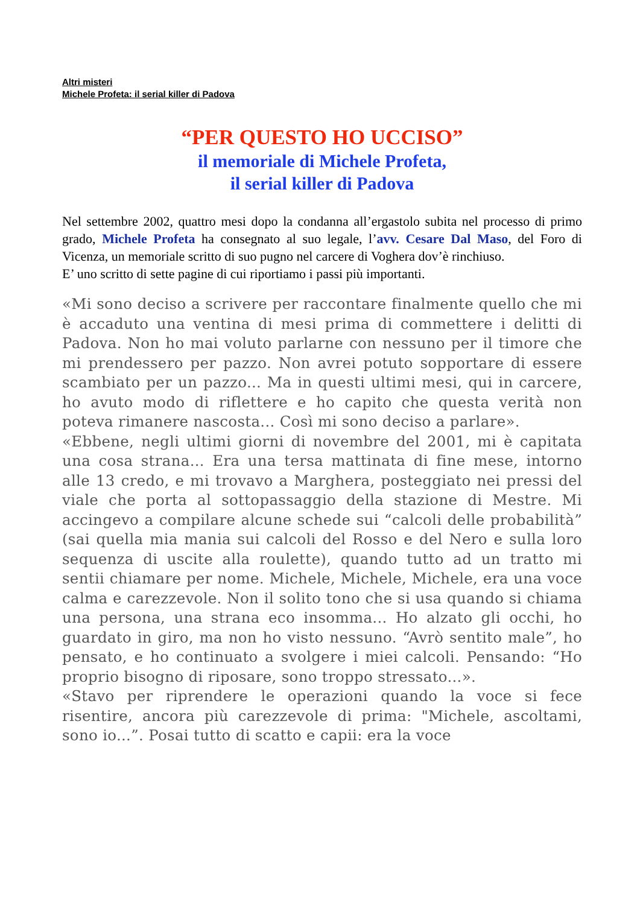Altri misteri
Michele Profeta: il serial killer di Padova
“PER QUESTO HO UCCISO”
il memoriale di Michele Profeta,
il serial killer di Padova
Nel settembre 2002, quattro mesi dopo la condanna all’ergastolo subita nel processo di primo grado, Michele Profeta ha consegnato al suo legale, l’avv. Cesare Dal Maso, del Foro di Vicenza, un memoriale scritto di suo pugno nel carcere di Voghera dov’è rinchiuso.
E’ uno scritto di sette pagine di cui riportiamo i passi più importanti.
«Mi sono deciso a scrivere per raccontare finalmente quello che mi è accaduto una ventina di mesi prima di commettere i delitti di Padova. Non ho mai voluto parlarne con nessuno per il timore che mi prendessero per pazzo. Non avrei potuto sopportare di essere scambiato per un pazzo... Ma in questi ultimi mesi, qui in carcere, ho avuto modo di riflettere e ho capito che questa verità non poteva rimanere nascosta... Così mi sono deciso a parlare».
«Ebbene, negli ultimi giorni di novembre del 2001, mi è capitata una cosa strana... Era una tersa mattinata di fine mese, intorno alle 13 credo, e mi trovavo a Marghera, posteggiato nei pressi del viale che porta al sottopassaggio della stazione di Mestre. Mi accingevo a compilare alcune schede sui “calcoli delle probabilità” (sai quella mia mania sui calcoli del Rosso e del Nero e sulla loro sequenza di uscite alla roulette), quando tutto ad un tratto mi sentii chiamare per nome. Michele, Michele, Michele, era una voce calma e carezzevole. Non il solito tono che si usa quando si chiama una persona, una strana eco insomma... Ho alzato gli occhi, ho guardato in giro, ma non ho visto nessuno. “Avrò sentito male”, ho pensato, e ho continuato a svolgere i miei calcoli. Pensando: “Ho proprio bisogno di riposare, sono troppo stressato...».
«Stavo per riprendere le operazioni quando la voce si fece risentire, ancora più carezzevole di prima: "Michele, ascoltami, sono io...”. Posai tutto di scatto e capii: era la voce